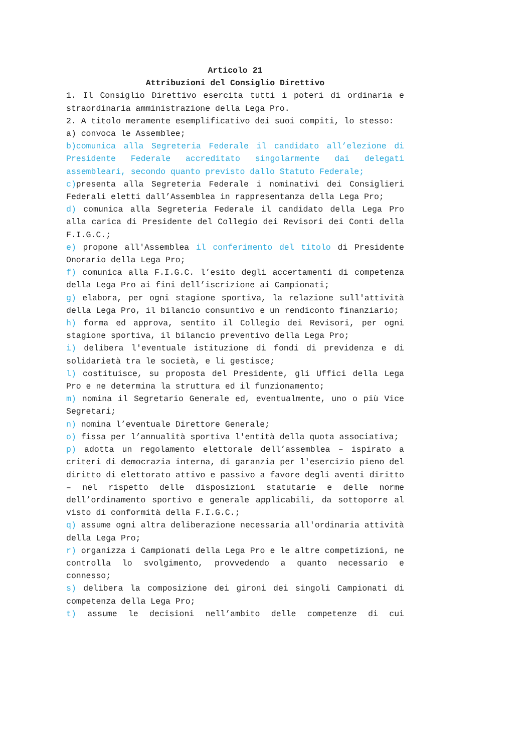Articolo 21
Attribuzioni del Consiglio Direttivo
1. Il Consiglio Direttivo esercita tutti i poteri di ordinaria e straordinaria amministrazione della Lega Pro.
2. A titolo meramente esemplificativo dei suoi compiti, lo stesso:
a) convoca le Assemblee;
b)comunica alla Segreteria Federale il candidato all’elezione di Presidente Federale accreditato singolarmente dai delegati assembleari, secondo quanto previsto dallo Statuto Federale;
c) presenta alla Segreteria Federale i nominativi dei Consiglieri Federali eletti dall’Assemblea in rappresentanza della Lega Pro;
d) comunica alla Segreteria Federale il candidato della Lega Pro alla carica di Presidente del Collegio dei Revisori dei Conti della F.I.G.C.;
e) propone all'Assemblea il conferimento del titolo di Presidente Onorario della Lega Pro;
f) comunica alla F.I.G.C. l’esito degli accertamenti di competenza della Lega Pro ai fini dell’iscrizione ai Campionati;
g) elabora, per ogni stagione sportiva, la relazione sull'attività della Lega Pro, il bilancio consuntivo e un rendiconto finanziario;
h) forma ed approva, sentito il Collegio dei Revisori, per ogni stagione sportiva, il bilancio preventivo della Lega Pro;
i) delibera l'eventuale istituzione di fondi di previdenza e di solidarietà tra le società, e li gestisce;
l) costituisce, su proposta del Presidente, gli Uffici della Lega Pro e ne determina la struttura ed il funzionamento;
m) nomina il Segretario Generale ed, eventualmente, uno o più Vice Segretari;
n) nomina l’eventuale Direttore Generale;
o) fissa per l’annualità sportiva l'entità della quota associativa;
p) adotta un regolamento elettorale dell’assemblea – ispirato a criteri di democrazia interna, di garanzia per l'esercizio pieno del diritto di elettorato attivo e passivo a favore degli aventi diritto – nel rispetto delle disposizioni statutarie e delle norme dell’ordinamento sportivo e generale applicabili, da sottoporre al visto di conformità della F.I.G.C.;
q) assume ogni altra deliberazione necessaria all'ordinaria attività della Lega Pro;
r) organizza i Campionati della Lega Pro e le altre competizioni, ne controlla lo svolgimento, provvedendo a quanto necessario e connesso;
s) delibera la composizione dei gironi dei singoli Campionati di competenza della Lega Pro;
t) assume le decisioni nell’ambito delle competenze di cui